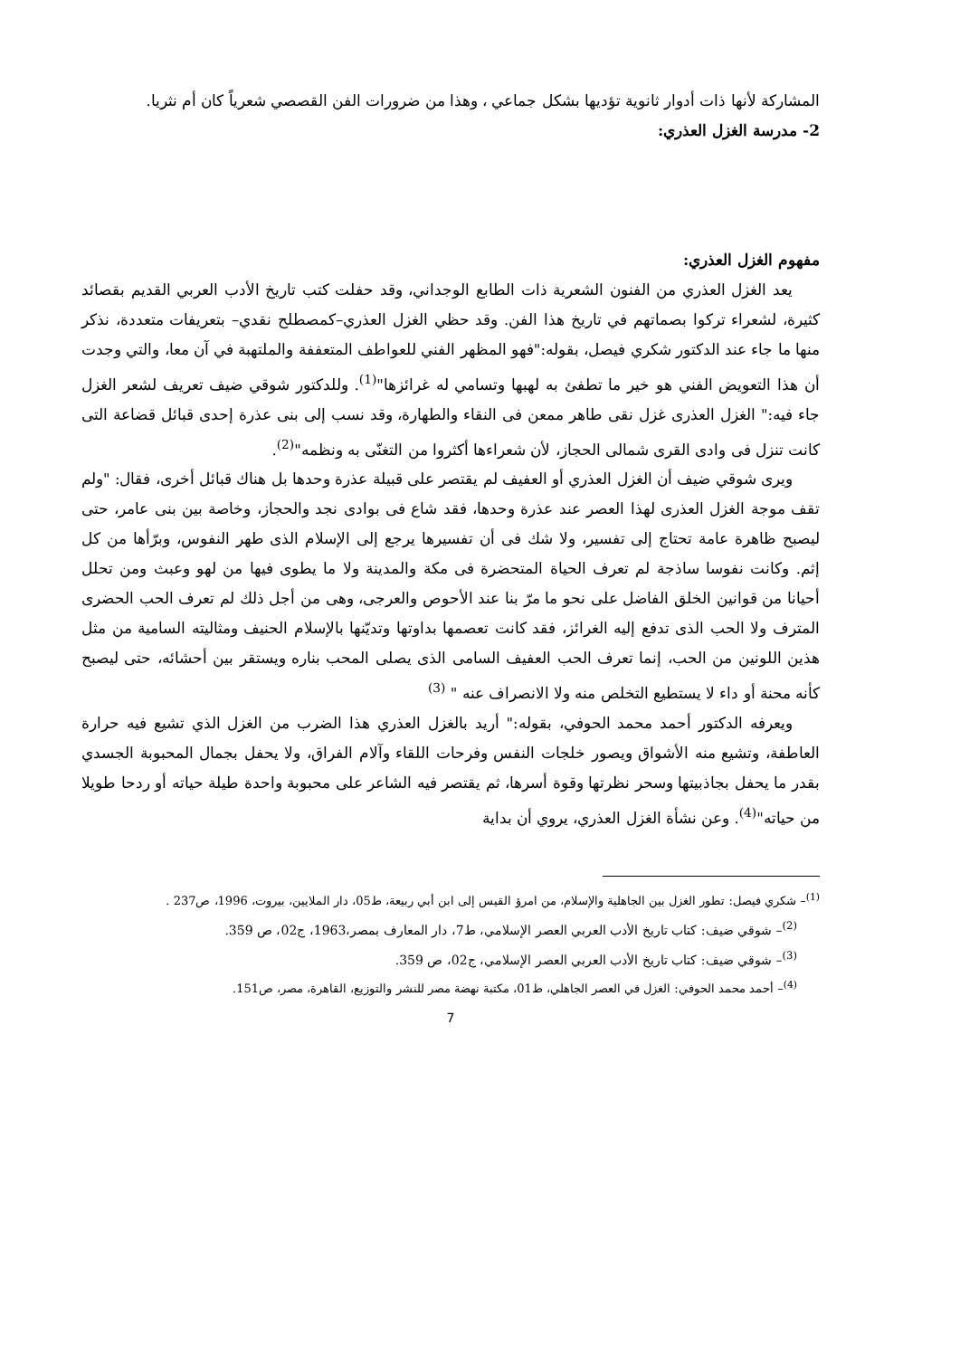المشاركة لأنها ذات أدوار ثانوية تؤديها بشكل جماعي ، وهذا من ضرورات الفن القصصي شعرياً كان أم نثريا.
2- مدرسة الغزل العذري:
مفهوم الغزل العذري:
يعد الغزل العذري من الفنون الشعرية ذات الطابع الوجداني، وقد حفلت كتب تاريخ الأدب العربي القديم بقصائد كثيرة، لشعراء تركوا بصماتهم في تاريخ هذا الفن. وقد حظي الغزل العذري–كمصطلح نقدي– بتعريفات متعددة، نذكر منها ما جاء عند الدكتور شكري فيصل، بقوله:"فهو المظهر الفني للعواطف المتعففة والملتهبة في آن معا، والتي وجدت أن هذا التعويض الفني هو خير ما تطفئ به لهبها وتسامي له غرائزها"<sup>(1)</sup>. وللدكتور شوقي ضيف تعريف لشعر الغزل جاء فيه:" الغزل العذرى غزل نقى طاهر ممعن فى النقاء والطهارة، وقد نسب إلى بنى عذرة إحدى قبائل قضاعة التى كانت تنزل فى وادى القرى شمالى الحجاز، لأن شعراءها أكثروا من التغنّى به ونظمه"<sup>(2)</sup>.
ويرى شوقي ضيف أن الغزل العذري أو العفيف لم يقتصر على قبيلة عذرة وحدها بل هناك قبائل أخرى، فقال: "ولم تقف موجة الغزل العذرى لهذا العصر عند عذرة وحدها، فقد شاع فى بوادى نجد والحجاز، وخاصة بين بنى عامر، حتى ليصبح ظاهرة عامة تحتاج إلى تفسير، ولا شك فى أن تفسيرها يرجع إلى الإسلام الذى طهر النفوس، وبرّأها من كل إثم. وكانت نفوسا ساذجة لم تعرف الحياة المتحضرة فى مكة والمدينة ولا ما يطوى فيها من لهو وعبث ومن تحلل أحيانا من قوانين الخلق الفاضل على نحو ما مرّ بنا عند الأحوص والعرجى، وهى من أجل ذلك لم تعرف الحب الحضرى المترف ولا الحب الذى تدفع إليه الغرائز، فقد كانت تعصمها بداوتها وتديّنها بالإسلام الحنيف ومثاليته السامية من مثل هذين اللونين من الحب، إنما تعرف الحب العفيف السامى الذى يصلى المحب بناره ويستقر بين أحشائه، حتى ليصبح كأنه محنة أو داء لا يستطيع التخلص منه ولا الانصراف عنه " <sup>(3)</sup>
ويعرفه الدكتور أحمد محمد الحوفي، بقوله:" أريد بالغزل العذري هذا الضرب من الغزل الذي تشيع فيه حرارة العاطفة، وتشيع منه الأشواق ويصور خلجات النفس وفرحات اللقاء وآلام الفراق، ولا يحفل بجمال المحبوبة الجسدي بقدر ما يحفل بجاذبيتها وسحر نظرتها وقوة أسرها، ثم يقتصر فيه الشاعر على محبوبة واحدة طيلة حياته أو ردحا طويلا من حياته"<sup>(4)</sup>. وعن نشأة الغزل العذري، يروي أن بداية
<sup>(1)</sup>– شكري فيصل: تطور الغزل بين الجاهلية والإسلام، من امرؤ القيس إلى ابن أبي ربيعة، ط05، دار الملايين، بيروت، 1996، ص237 .
<sup>(2)</sup>– شوقي ضيف: كتاب تاريخ الأدب العربي العصر الإسلامي، ط7، دار المعارف بمصر،1963، ج02، ص 359.
<sup>(3)</sup>– شوقي ضيف: كتاب تاريخ الأدب العربي العصر الإسلامي، ج02، ص 359.
<sup>(4)</sup>– أحمد محمد الحوفي: الغزل في العصر الجاهلي، ط01، مكتبة نهضة مصر للنشر والتوزيع، القاهرة، مصر، ص151.
7